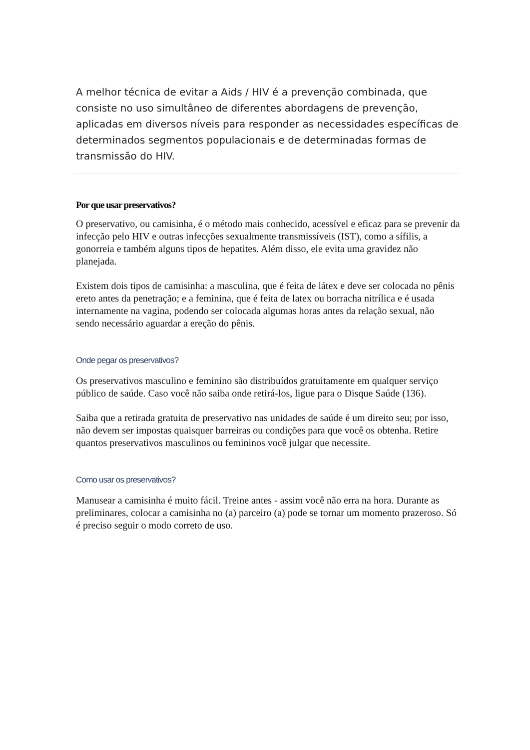A melhor técnica de evitar a Aids / HIV é a prevenção combinada, que consiste no uso simultâneo de diferentes abordagens de prevenção, aplicadas em diversos níveis para responder as necessidades específicas de determinados segmentos populacionais e de determinadas formas de transmissão do HIV.
Por que usar preservativos?
O preservativo, ou camisinha, é o método mais conhecido, acessível e eficaz para se prevenir da infecção pelo HIV e outras infecções sexualmente transmissíveis (IST), como a sífilis, a gonorreia e também alguns tipos de hepatites. Além disso, ele evita uma gravidez não planejada.
Existem dois tipos de camisinha: a masculina, que é feita de látex e deve ser colocada no pênis ereto antes da penetração; e a feminina, que é feita de latex ou borracha nitrílica e é usada internamente na vagina, podendo ser colocada algumas horas antes da relação sexual, não sendo necessário aguardar a ereção do pênis.
Onde pegar os preservativos?
Os preservativos masculino e feminino são distribuídos gratuitamente em qualquer serviço público de saúde. Caso você não saiba onde retirá-los, ligue para o Disque Saúde (136).
Saiba que a retirada gratuita de preservativo nas unidades de saúde é um direito seu; por isso, não devem ser impostas quaisquer barreiras ou condições para que você os obtenha. Retire quantos preservativos masculinos ou femininos você julgar que necessite.
Como usar os preservativos?
Manusear a camisinha é muito fácil. Treine antes - assim você não erra na hora. Durante as preliminares, colocar a camisinha no (a) parceiro (a) pode se tornar um momento prazeroso. Só é preciso seguir o modo correto de uso.